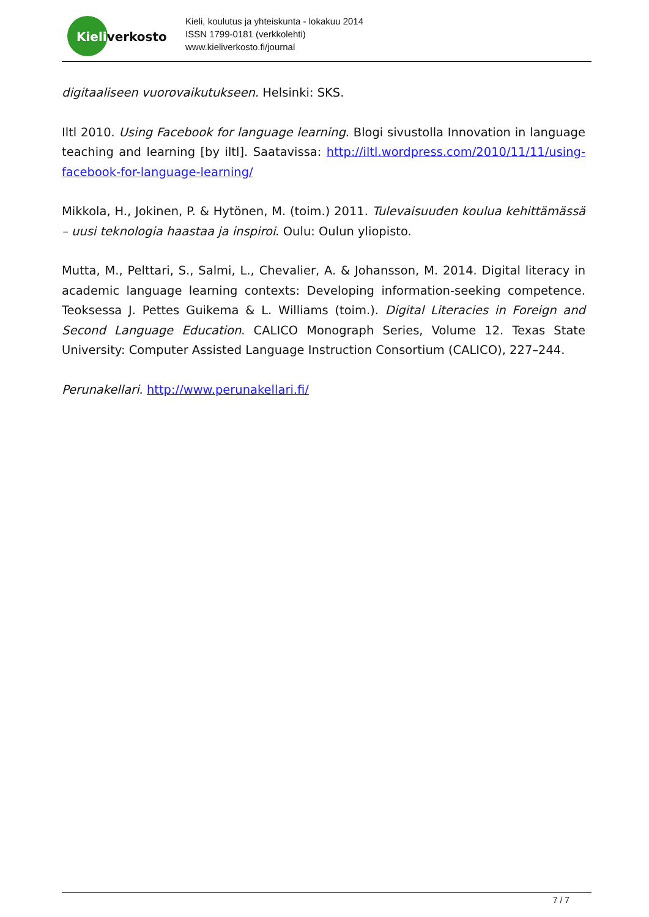Kieliverkosto
Kieli, koulutus ja yhteiskunta - lokakuu 2014
ISSN 1799-0181 (verkkolehti)
www.kieliverkosto.fi/journal
digitaaliseen vuorovaikutukseen. Helsinki: SKS.
Iltl 2010. Using Facebook for language learning. Blogi sivustolla Innovation in language teaching and learning [by iltl]. Saatavissa: http://iltl.wordpress.com/2010/11/11/using-facebook-for-language-learning/
Mikkola, H., Jokinen, P. & Hytönen, M. (toim.) 2011. Tulevaisuuden koulua kehittämässä – uusi teknologia haastaa ja inspiroi. Oulu: Oulun yliopisto.
Mutta, M., Pelttari, S., Salmi, L., Chevalier, A. & Johansson, M. 2014. Digital literacy in academic language learning contexts: Developing information-seeking competence. Teoksessa J. Pettes Guikema & L. Williams (toim.). Digital Literacies in Foreign and Second Language Education. CALICO Monograph Series, Volume 12. Texas State University: Computer Assisted Language Instruction Consortium (CALICO), 227–244.
Perunakellari. http://www.perunakellari.fi/
7 / 7